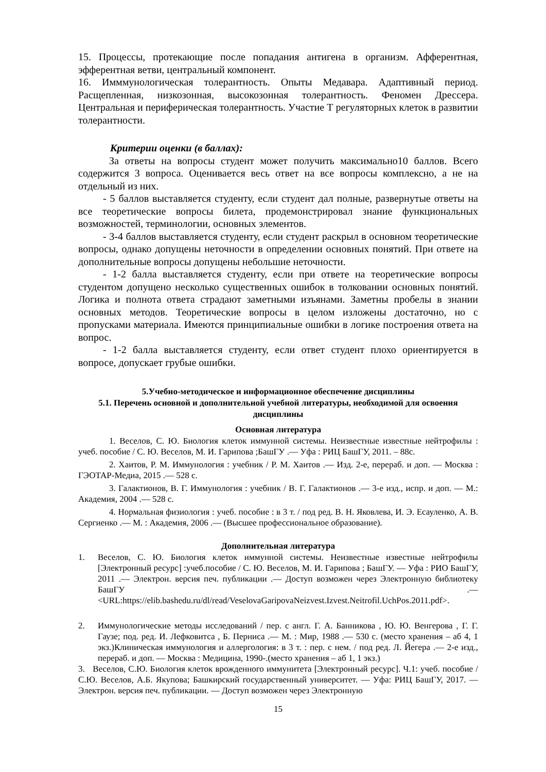15. Процессы, протекающие после попадания антигена в организм. Афферентная, эфферентная ветви, центральный компонент.
16. Имммунологическая толерантность. Опыты Медавара. Адаптивный период. Расщепленная, низкозонная, высокозонная толерантность. Феномен Дрессера. Центральная и периферическая толерантность. Участие Т регуляторных клеток в развитии толерантности.
Критерии оценки (в баллах):
За ответы на вопросы студент может получить максимально10 баллов. Всего содержится 3 вопроса. Оценивается весь ответ на все вопросы комплексно, а не на отдельный из них.
- 5 баллов выставляется студенту, если студент дал полные, развернутые ответы на все теоретические вопросы билета, продемонстрировал знание функциональных возможностей, терминологии, основных элементов.
- 3-4 баллов выставляется студенту, если студент раскрыл в основном теоретические вопросы, однако допущены неточности в определении основных понятий. При ответе на дополнительные вопросы допущены небольшие неточности.
- 1-2 балла выставляется студенту, если при ответе на теоретические вопросы студентом допущено несколько существенных ошибок в толковании основных понятий. Логика и полнота ответа страдают заметными изъянами. Заметны пробелы в знании основных методов. Теоретические вопросы в целом изложены достаточно, но с пропусками материала. Имеются принципиальные ошибки в логике построения ответа на вопрос.
- 1-2 балла выставляется студенту, если ответ студент плохо ориентируется в вопросе, допускает грубые ошибки.
5.Учебно-методическое и информационное обеспечение дисциплины
5.1. Перечень основной и дополнительной учебной литературы, необходимой для освоения дисциплины
Основная литература
1. Веселов, С. Ю. Биология клеток иммунной системы. Неизвестные известные нейтрофилы : учеб. пособие / С. Ю. Веселов, М. И. Гарипова ;БашГУ .— Уфа : РИЦ БашГУ, 2011. – 88с.
2. Хаитов, Р. М. Иммунология : учебник / Р. М. Хаитов .— Изд. 2-е, перераб. и доп. — Москва : ГЭОТАР-Медиа, 2015 .— 528 с.
3. Галактионов, В. Г. Иммунология : учебник / В. Г. Галактионов .— 3-е изд., испр. и доп. — М.: Академия, 2004 .— 528 с.
4. Нормальная физиология : учеб. пособие : в 3 т. / под ред. В. Н. Яковлева, И. Э. Есауленко, А. В. Сергиенко .— М. : Академия, 2006 .— (Высшее профессиональное образование).
Дополнительная литература
1. Веселов, С. Ю. Биология клеток иммунной системы. Неизвестные известные нейтрофилы [Электронный ресурс] :учеб.пособие / С. Ю. Веселов, М. И. Гарипова ; БашГУ. — Уфа : РИО БашГУ, 2011 .— Электрон. версия печ. публикации .— Доступ возможен через Электронную библиотеку БашГУ .— <URL:https://elib.bashedu.ru/dl/read/VeselovaGaripovaNeizvest.Izvest.Neitrofil.UchPos.2011.pdf>.
2. Иммунологические методы исследований / пер. с англ. Г. А. Банникова , Ю. Ю. Венгерова , Г. Г. Гаузе; под. ред. И. Лефковитса , Б. Перниса .— М. : Мир, 1988 .— 530 с. (место хранения – аб 4, 1 экз.)Клиническая иммунология и аллергология: в 3 т. : пер. с нем. / под ред. Л. Йегера .— 2-е изд., перераб. и доп. — Москва : Медицина, 1990-.(место хранения – аб 1, 1 экз.)
3. Веселов, С.Ю. Биология клеток врожденного иммунитета [Электронный ресурс]. Ч.1: учеб. пособие / С.Ю. Веселов, А.Б. Якупова; Башкирский государственный университет. — Уфа: РИЦ БашГУ, 2017. — Электрон. версия печ. публикации. — Доступ возможен через Электронную
15